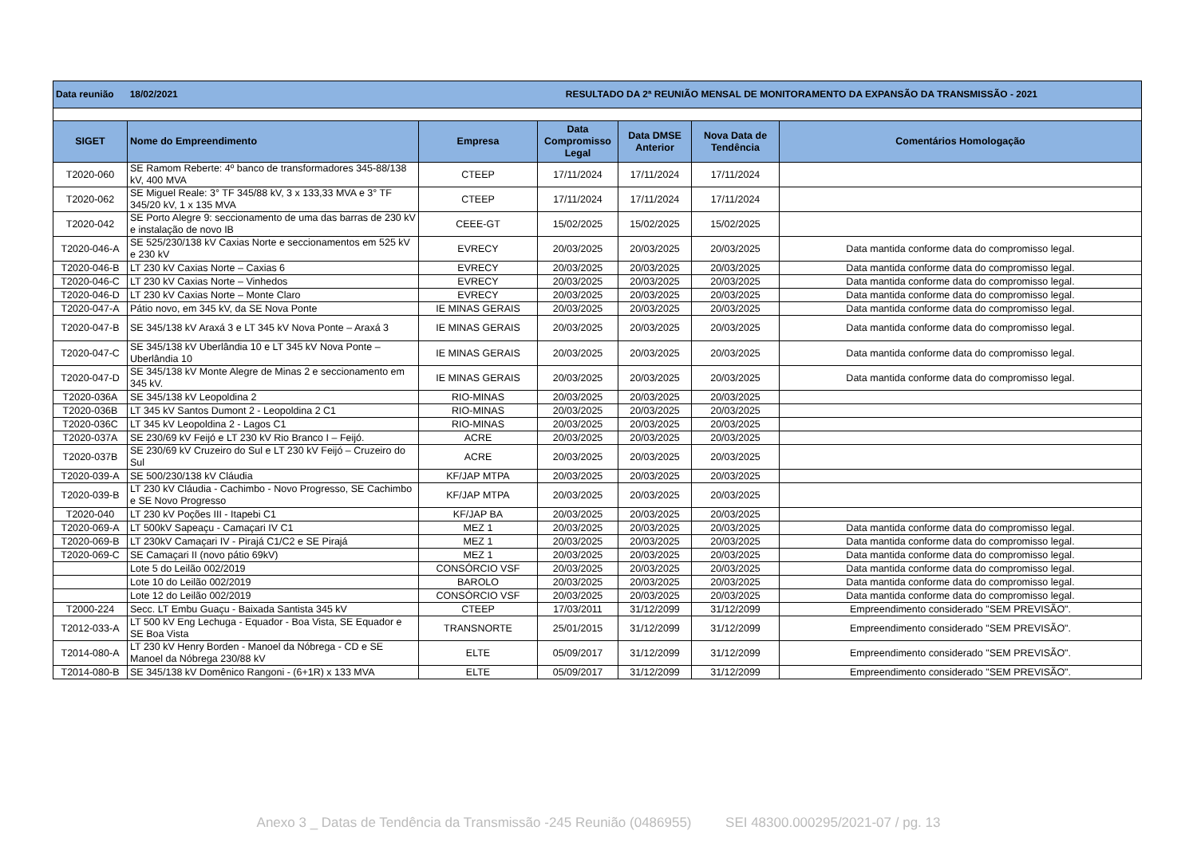| Data reunião 18/02/2021 | | | RESULTADO DA 2ª REUNIÃO MENSAL DE MONITORAMENTO DA EXPANSÃO DA TRANSMISSÃO - 2021 | | | |
| SIGET | Nome do Empreendimento | Empresa | Data Compromisso Legal | Data DMSE Anterior | Nova Data de Tendência | Comentários Homologação |
| T2020-060 | SE Ramom Reberte: 4º banco de transformadores 345-88/138 kV, 400 MVA | CTEEP | 17/11/2024 | 17/11/2024 | 17/11/2024 | |
| T2020-062 | SE Miguel Reale: 3° TF 345/88 kV, 3 x 133,33 MVA e 3° TF 345/20 kV, 1 x 135 MVA | CTEEP | 17/11/2024 | 17/11/2024 | 17/11/2024 | |
| T2020-042 | SE Porto Alegre 9: seccionamento de uma das barras de 230 kV e instalação de novo IB | CEEE-GT | 15/02/2025 | 15/02/2025 | 15/02/2025 | |
| T2020-046-A | SE 525/230/138 kV Caxias Norte e seccionamentos em 525 kV e 230 kV | EVRECY | 20/03/2025 | 20/03/2025 | 20/03/2025 | Data mantida conforme data do compromisso legal. |
| T2020-046-B | LT 230 kV Caxias Norte – Caxias 6 | EVRECY | 20/03/2025 | 20/03/2025 | 20/03/2025 | Data mantida conforme data do compromisso legal. |
| T2020-046-C | LT 230 kV Caxias Norte – Vinhedos | EVRECY | 20/03/2025 | 20/03/2025 | 20/03/2025 | Data mantida conforme data do compromisso legal. |
| T2020-046-D | LT 230 kV Caxias Norte – Monte Claro | EVRECY | 20/03/2025 | 20/03/2025 | 20/03/2025 | Data mantida conforme data do compromisso legal. |
| T2020-047-A | Pátio novo, em 345 kV, da SE Nova Ponte | IE MINAS GERAIS | 20/03/2025 | 20/03/2025 | 20/03/2025 | Data mantida conforme data do compromisso legal. |
| T2020-047-B | SE 345/138 kV Araxá 3 e LT 345 kV Nova Ponte – Araxá 3 | IE MINAS GERAIS | 20/03/2025 | 20/03/2025 | 20/03/2025 | Data mantida conforme data do compromisso legal. |
| T2020-047-C | SE 345/138 kV Uberlândia 10 e LT 345 kV Nova Ponte – Uberlândia 10 | IE MINAS GERAIS | 20/03/2025 | 20/03/2025 | 20/03/2025 | Data mantida conforme data do compromisso legal. |
| T2020-047-D | SE 345/138 kV Monte Alegre de Minas 2 e seccionamento em 345 kV. | IE MINAS GERAIS | 20/03/2025 | 20/03/2025 | 20/03/2025 | Data mantida conforme data do compromisso legal. |
| T2020-036A | SE 345/138 kV Leopoldina 2 | RIO-MINAS | 20/03/2025 | 20/03/2025 | 20/03/2025 | |
| T2020-036B | LT 345 kV Santos Dumont 2 - Leopoldina 2 C1 | RIO-MINAS | 20/03/2025 | 20/03/2025 | 20/03/2025 | |
| T2020-036C | LT 345 kV Leopoldina 2 - Lagos C1 | RIO-MINAS | 20/03/2025 | 20/03/2025 | 20/03/2025 | |
| T2020-037A | SE 230/69 kV Feijó e LT 230 kV Rio Branco I – Feijó. | ACRE | 20/03/2025 | 20/03/2025 | 20/03/2025 | |
| T2020-037B | SE 230/69 kV Cruzeiro do Sul e LT 230 kV Feijó – Cruzeiro do Sul | ACRE | 20/03/2025 | 20/03/2025 | 20/03/2025 | |
| T2020-039-A | SE 500/230/138 kV Cláudia | KF/JAP MTPA | 20/03/2025 | 20/03/2025 | 20/03/2025 | |
| T2020-039-B | LT 230 kV Cláudia - Cachimbo - Novo Progresso, SE Cachimbo e SE Novo Progresso | KF/JAP MTPA | 20/03/2025 | 20/03/2025 | 20/03/2025 | |
| T2020-040 | LT 230 kV Poções III - Itapebi C1 | KF/JAP BA | 20/03/2025 | 20/03/2025 | 20/03/2025 | |
| T2020-069-A | LT 500kV Sapeaçu - Camaçari IV C1 | MEZ 1 | 20/03/2025 | 20/03/2025 | 20/03/2025 | Data mantida conforme data do compromisso legal. |
| T2020-069-B | LT 230kV Camaçari IV - Pirajá C1/C2 e SE Pirajá | MEZ 1 | 20/03/2025 | 20/03/2025 | 20/03/2025 | Data mantida conforme data do compromisso legal. |
| T2020-069-C | SE Camaçari II (novo pátio 69kV) | MEZ 1 | 20/03/2025 | 20/03/2025 | 20/03/2025 | Data mantida conforme data do compromisso legal. |
| | Lote 5 do Leilão 002/2019 | CONSÓRCIO VSF | 20/03/2025 | 20/03/2025 | 20/03/2025 | Data mantida conforme data do compromisso legal. |
| | Lote 10 do Leilão 002/2019 | BAROLO | 20/03/2025 | 20/03/2025 | 20/03/2025 | Data mantida conforme data do compromisso legal. |
| | Lote 12 do Leilão 002/2019 | CONSÓRCIO VSF | 20/03/2025 | 20/03/2025 | 20/03/2025 | Data mantida conforme data do compromisso legal. |
| T2000-224 | Secc. LT Embu Guaçu - Baixada Santista 345 kV | CTEEP | 17/03/2011 | 31/12/2099 | 31/12/2099 | Empreendimento considerado "SEM PREVISÃO". |
| T2012-033-A | LT 500 kV Eng Lechuga - Equador - Boa Vista, SE Equador e SE Boa Vista | TRANSNORTE | 25/01/2015 | 31/12/2099 | 31/12/2099 | Empreendimento considerado "SEM PREVISÃO". |
| T2014-080-A | LT 230 kV Henry Borden - Manoel da Nóbrega - CD e SE Manoel da Nóbrega 230/88 kV | ELTE | 05/09/2017 | 31/12/2099 | 31/12/2099 | Empreendimento considerado "SEM PREVISÃO". |
| T2014-080-B | SE 345/138 kV Domênico Rangoni - (6+1R) x 133 MVA | ELTE | 05/09/2017 | 31/12/2099 | 31/12/2099 | Empreendimento considerado "SEM PREVISÃO". |
Anexo 3 _ Datas de Tendência da Transmissão -245 Reunião (0486955) SEI 48300.000295/2021-07 / pg. 13